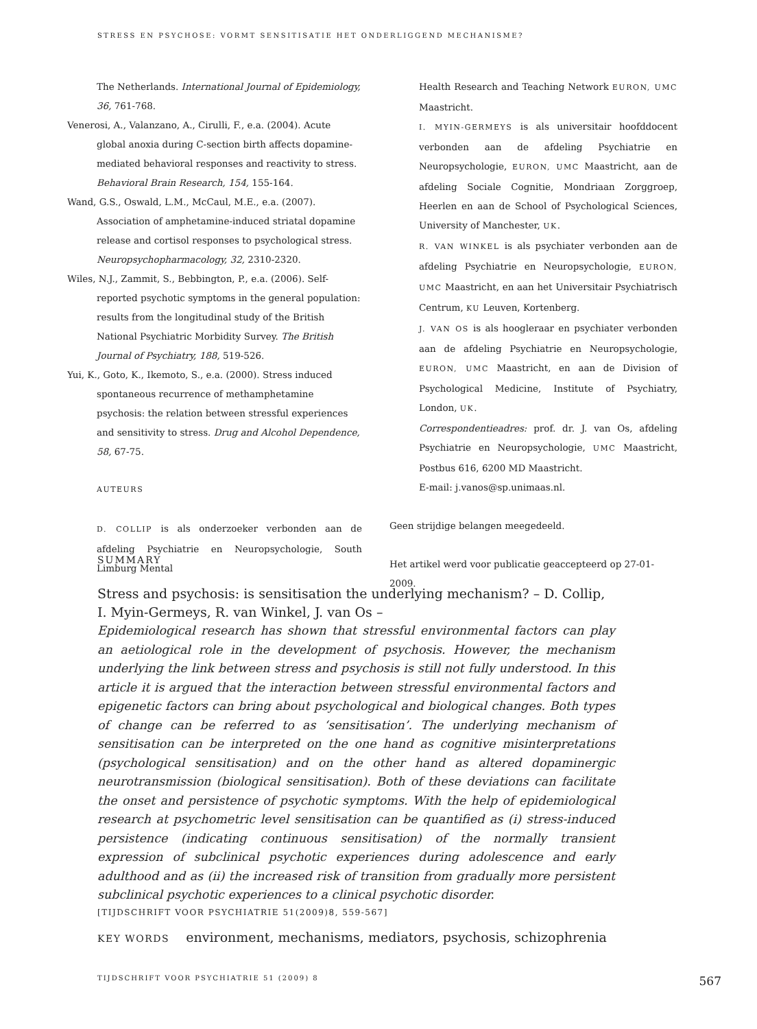STRESS EN PSYCHOSE: VORMT SENSITISATIE HET ONDERLIGGEND MECHANISME?
The Netherlands. International Journal of Epidemiology, 36, 761-768.
Venerosi, A., Valanzano, A., Cirulli, F., e.a. (2004). Acute global anoxia during C-section birth affects dopamine-mediated behavioral responses and reactivity to stress. Behavioral Brain Research, 154, 155-164.
Wand, G.S., Oswald, L.M., McCaul, M.E., e.a. (2007). Association of amphetamine-induced striatal dopamine release and cortisol responses to psychological stress. Neuropsychopharmacology, 32, 2310-2320.
Wiles, N.J., Zammit, S., Bebbington, P., e.a. (2006). Self-reported psychotic symptoms in the general population: results from the longitudinal study of the British National Psychiatric Morbidity Survey. The British Journal of Psychiatry, 188, 519-526.
Yui, K., Goto, K., Ikemoto, S., e.a. (2000). Stress induced spontaneous recurrence of methamphetamine psychosis: the relation between stressful experiences and sensitivity to stress. Drug and Alcohol Dependence, 58, 67-75.
AUTEURS
D. COLLIP is als onderzoeker verbonden aan de afdeling Psychiatrie en Neuropsychologie, South Limburg Mental
Health Research and Teaching Network EURON, UMC Maastricht.
I. MYIN-GERMEYS is als universitair hoofddocent verbonden aan de afdeling Psychiatrie en Neuropsychologie, EURON, UMC Maastricht, aan de afdeling Sociale Cognitie, Mondriaan Zorggroep, Heerlen en aan de School of Psychological Sciences, University of Manchester, UK.
R. VAN WINKEL is als psychiater verbonden aan de afdeling Psychiatrie en Neuropsychologie, EURON, UMC Maastricht, en aan het Universitair Psychiatrisch Centrum, KU Leuven, Kortenberg.
J. VAN OS is als hoogleraar en psychiater verbonden aan de afdeling Psychiatrie en Neuropsychologie, EURON, UMC Maastricht, en aan de Division of Psychological Medicine, Institute of Psychiatry, London, UK.
Correspondentieadres: prof. dr. J. van Os, afdeling Psychiatrie en Neuropsychologie, UMC Maastricht, Postbus 616, 6200 MD Maastricht.
E-mail: j.vanos@sp.unimaas.nl.
Geen strijdige belangen meegedeeld.
Het artikel werd voor publicatie geaccepteerd op 27-01-2009.
SUMMARY
Stress and psychosis: is sensitisation the underlying mechanism? – D. Collip, I. Myin-Germeys, R. van Winkel, J. van Os –
Epidemiological research has shown that stressful environmental factors can play an aetiological role in the development of psychosis. However, the mechanism underlying the link between stress and psychosis is still not fully understood. In this article it is argued that the interaction between stressful environmental factors and epigenetic factors can bring about psychological and biological changes. Both types of change can be referred to as ‘sensitisation’. The underlying mechanism of sensitisation can be interpreted on the one hand as cognitive misinterpretations (psychological sensitisation) and on the other hand as altered dopaminergic neurotransmission (biological sensitisation). Both of these deviations can facilitate the onset and persistence of psychotic symptoms. With the help of epidemiological research at psychometric level sensitisation can be quantified as (i) stress-induced persistence (indicating continuous sensitisation) of the normally transient expression of subclinical psychotic experiences during adolescence and early adulthood and as (ii) the increased risk of transition from gradually more persistent subclinical psychotic experiences to a clinical psychotic disorder.
[TIJDSCHRIFT VOOR PSYCHIATRIE 51(2009)8, 559-567]
KEY WORDS environment, mechanisms, mediators, psychosis, schizophrenia
TIJDSCHRIFT VOOR PSYCHIATRIE 51 (2009) 8 567